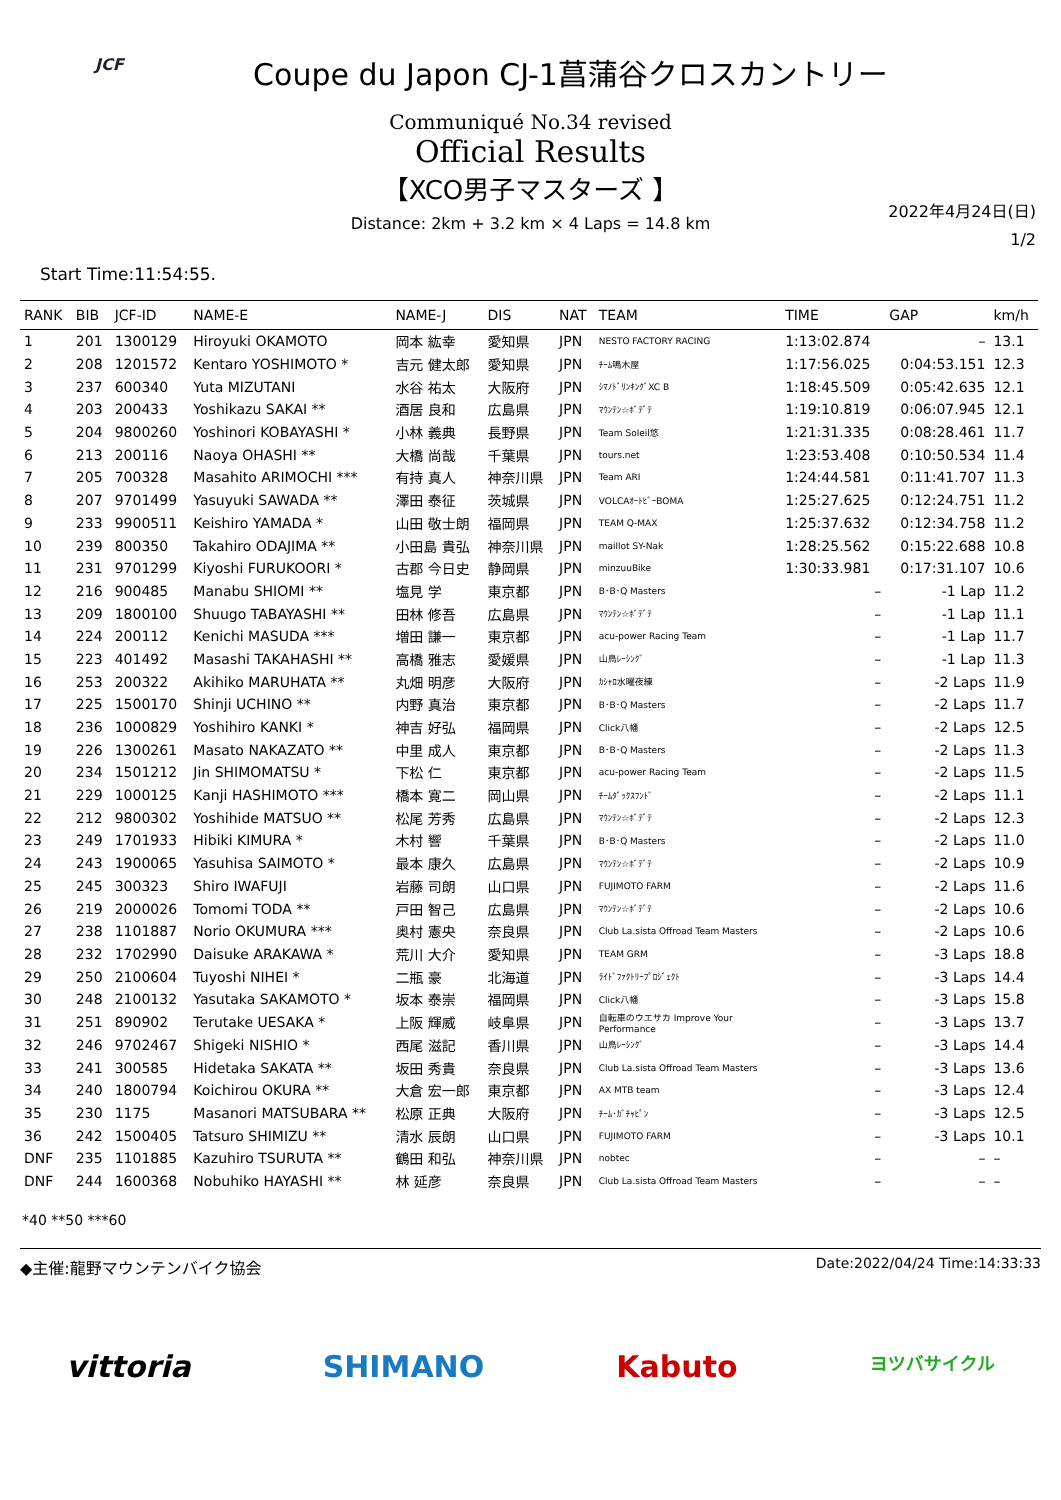JCF
Coupe du Japon CJ-1菖蒲谷クロスカントリー
Communiqué No.34 revised
Official Results
【XCO男子マスターズ 】
Distance: 2km + 3.2 km × 4 Laps = 14.8 km
2022年4月24日(日)
1/2
Start Time:11:54:55.
| RANK | BIB | JCF-ID | NAME-E | NAME-J | DIS | NAT | TEAM | TIME | GAP | km/h |
| --- | --- | --- | --- | --- | --- | --- | --- | --- | --- | --- |
| 1 | 201 | 1300129 | Hiroyuki OKAMOTO | 岡本 紘幸 | 愛知県 | JPN | NESTO FACTORY RACING | 1:13:02.874 | – | 13.1 |
| 2 | 208 | 1201572 | Kentaro YOSHIMOTO * | 吉元 健太郎 | 愛知県 | JPN | ﾁｰﾑ鳴木屋 | 1:17:56.025 | 0:04:53.151 | 12.3 |
| 3 | 237 | 600340 | Yuta MIZUTANI | 水谷 祐太 | 大阪府 | JPN | ｼﾏﾉﾄﾞﾘﾝｷﾝｸﾞXC B | 1:18:45.509 | 0:05:42.635 | 12.1 |
| 4 | 203 | 200433 | Yoshikazu SAKAI ** | 酒居 良和 | 広島県 | JPN | ﾏｳﾝﾃﾝ☆ﾎﾞﾃﾞﾃ | 1:19:10.819 | 0:06:07.945 | 12.1 |
| 5 | 204 | 9800260 | Yoshinori KOBAYASHI * | 小林 義典 | 長野県 | JPN | Team Soleil悠 | 1:21:31.335 | 0:08:28.461 | 11.7 |
| 6 | 213 | 200116 | Naoya OHASHI ** | 大橋 尚哉 | 千葉県 | JPN | tours.net | 1:23:53.408 | 0:10:50.534 | 11.4 |
| 7 | 205 | 700328 | Masahito ARIMOCHI *** | 有持 真人 | 神奈川県 | JPN | Team ARI | 1:24:44.581 | 0:11:41.707 | 11.3 |
| 8 | 207 | 9701499 | Yasuyuki SAWADA ** | 澤田 泰征 | 茨城県 | JPN | VOLCAｵｰﾄﾋﾞｰBOMA | 1:25:27.625 | 0:12:24.751 | 11.2 |
| 9 | 233 | 9900511 | Keishiro YAMADA * | 山田 敬士朗 | 福岡県 | JPN | TEAM Q-MAX | 1:25:37.632 | 0:12:34.758 | 11.2 |
| 10 | 239 | 800350 | Takahiro ODAJIMA ** | 小田島 貴弘 | 神奈川県 | JPN | maillot SY-Nak | 1:28:25.562 | 0:15:22.688 | 10.8 |
| 11 | 231 | 9701299 | Kiyoshi FURUKOORI * | 古郡 今日史 | 静岡県 | JPN | minzuuBike | 1:30:33.981 | 0:17:31.107 | 10.6 |
| 12 | 216 | 900485 | Manabu SHIOMI ** | 塩見 学 | 東京都 | JPN | B･B･Q Masters | – | -1 Lap | 11.2 |
| 13 | 209 | 1800100 | Shuugo TABAYASHI ** | 田林 修吾 | 広島県 | JPN | ﾏｳﾝﾃﾝ☆ﾎﾞﾃﾞﾃ | – | -1 Lap | 11.1 |
| 14 | 224 | 200112 | Kenichi MASUDA *** | 増田 謙一 | 東京都 | JPN | acu-power Racing Team | – | -1 Lap | 11.7 |
| 15 | 223 | 401492 | Masashi TAKAHASHI ** | 高橋 雅志 | 愛媛県 | JPN | 山鳥ﾚｰｼﾝｸﾞ | – | -1 Lap | 11.3 |
| 16 | 253 | 200322 | Akihiko MARUHATA ** | 丸畑 明彦 | 大阪府 | JPN | ｶｼｬﾛ水曜夜練 | – | -2 Laps | 11.9 |
| 17 | 225 | 1500170 | Shinji UCHINO ** | 内野 真治 | 東京都 | JPN | B･B･Q Masters | – | -2 Laps | 11.7 |
| 18 | 236 | 1000829 | Yoshihiro KANKI * | 神吉 好弘 | 福岡県 | JPN | Click八幡 | – | -2 Laps | 12.5 |
| 19 | 226 | 1300261 | Masato NAKAZATO ** | 中里 成人 | 東京都 | JPN | B･B･Q Masters | – | -2 Laps | 11.3 |
| 20 | 234 | 1501212 | Jin SHIMOMATSU * | 下松 仁 | 東京都 | JPN | acu-power Racing Team | – | -2 Laps | 11.5 |
| 21 | 229 | 1000125 | Kanji HASHIMOTO *** | 橋本 寛二 | 岡山県 | JPN | ﾁｰﾑﾀﾞｯｸｽﾌﾝﾄﾞ | – | -2 Laps | 11.1 |
| 22 | 212 | 9800302 | Yoshihide MATSUO ** | 松尾 芳秀 | 広島県 | JPN | ﾏｳﾝﾃﾝ☆ﾎﾞﾃﾞﾃ | – | -2 Laps | 12.3 |
| 23 | 249 | 1701933 | Hibiki KIMURA * | 木村 響 | 千葉県 | JPN | B･B･Q Masters | – | -2 Laps | 11.0 |
| 24 | 243 | 1900065 | Yasuhisa SAIMOTO * | 最本 康久 | 広島県 | JPN | ﾏｳﾝﾃﾝ☆ﾎﾞﾃﾞﾃ | – | -2 Laps | 10.9 |
| 25 | 245 | 300323 | Shiro IWAFUJI | 岩藤 司朗 | 山口県 | JPN | FUJIMOTO FARM | – | -2 Laps | 11.6 |
| 26 | 219 | 2000026 | Tomomi TODA ** | 戸田 智己 | 広島県 | JPN | ﾏｳﾝﾃﾝ☆ﾎﾞﾃﾞﾃ | – | -2 Laps | 10.6 |
| 27 | 238 | 1101887 | Norio OKUMURA *** | 奥村 憲央 | 奈良県 | JPN | Club La.sista Offroad Team Masters | – | -2 Laps | 10.6 |
| 28 | 232 | 1702990 | Daisuke ARAKAWA * | 荒川 大介 | 愛知県 | JPN | TEAM GRM | – | -3 Laps | 18.8 |
| 29 | 250 | 2100604 | Tuyoshi NIHEI * | 二瓶 豪 | 北海道 | JPN | ﾗｲﾄﾞﾌｧｸﾄﾘｰﾌﾟﾛｼﾞｪｸﾄ | – | -3 Laps | 14.4 |
| 30 | 248 | 2100132 | Yasutaka SAKAMOTO * | 坂本 泰崇 | 福岡県 | JPN | Click八幡 | – | -3 Laps | 15.8 |
| 31 | 251 | 890902 | Terutake UESAKA * | 上阪 輝威 | 岐阜県 | JPN | 自転車のウエサカ Improve Your Performance | – | -3 Laps | 13.7 |
| 32 | 246 | 9702467 | Shigeki NISHIO * | 西尾 滋記 | 香川県 | JPN | 山鳥ﾚｰｼﾝｸﾞ | – | -3 Laps | 14.4 |
| 33 | 241 | 300585 | Hidetaka SAKATA ** | 坂田 秀貴 | 奈良県 | JPN | Club La.sista Offroad Team Masters | – | -3 Laps | 13.6 |
| 34 | 240 | 1800794 | Koichirou OKURA ** | 大倉 宏一郎 | 東京都 | JPN | AX MTB team | – | -3 Laps | 12.4 |
| 35 | 230 | 1175 | Masanori MATSUBARA ** | 松原 正典 | 大阪府 | JPN | ﾁｰﾑ･ｶﾞﾁｬﾋﾟﾝ | – | -3 Laps | 12.5 |
| 36 | 242 | 1500405 | Tatsuro SHIMIZU ** | 清水 辰朗 | 山口県 | JPN | FUJIMOTO FARM | – | -3 Laps | 10.1 |
| DNF | 235 | 1101885 | Kazuhiro TSURUTA ** | 鶴田 和弘 | 神奈川県 | JPN | nobtec | – | – | – |
| DNF | 244 | 1600368 | Nobuhiko HAYASHI ** | 林 延彦 | 奈良県 | JPN | Club La.sista Offroad Team Masters | – | – | – |
*40 **50 ***60
◆主催:龍野マウンテンバイク協会 Date:2022/04/24 Time:14:33:33
vittoria SHIMANO Kabuto ヨツバサイクル